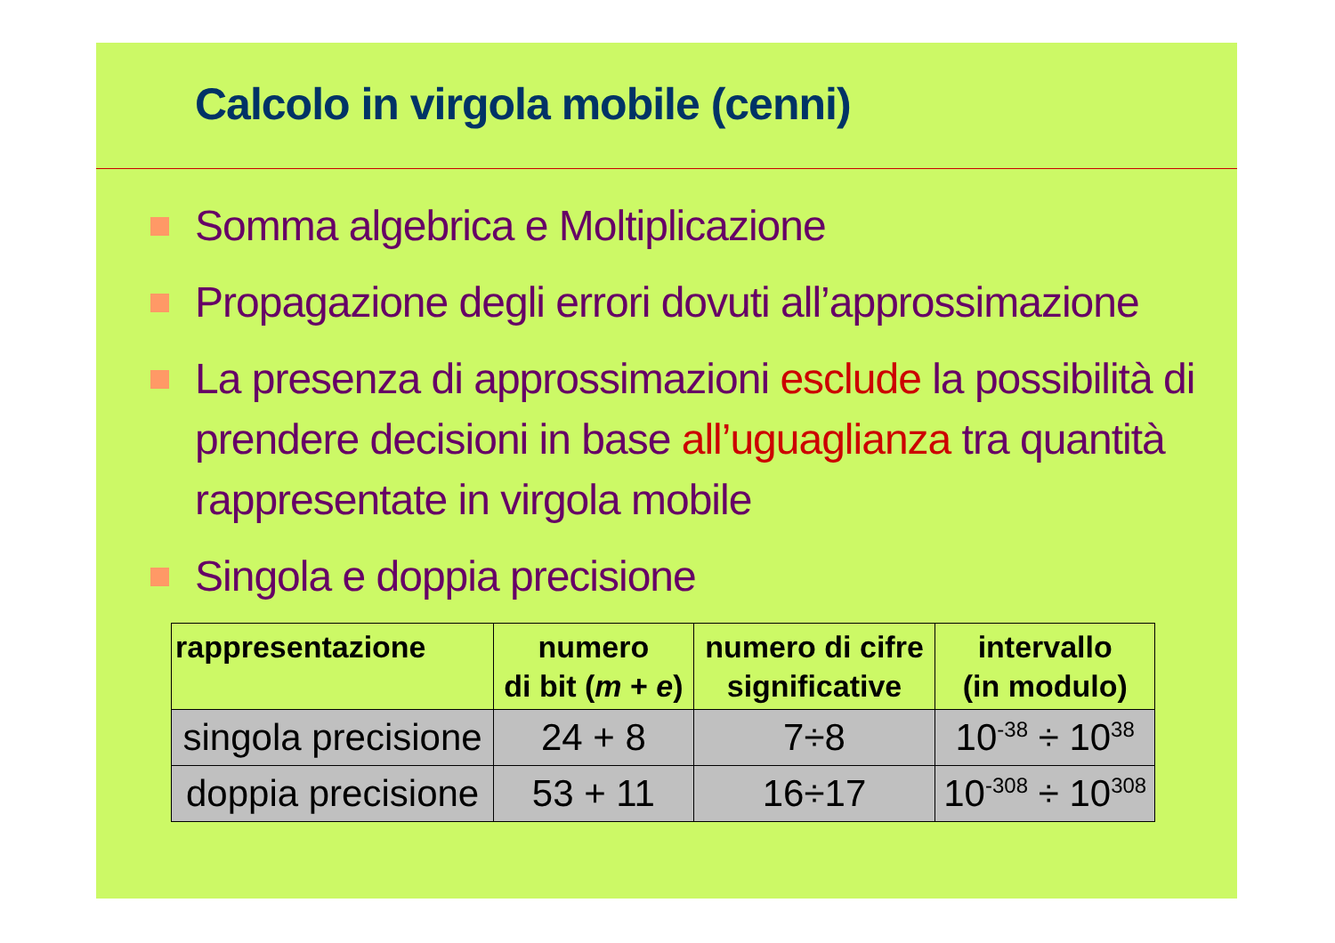Calcolo in virgola mobile (cenni)
Somma algebrica e Moltiplicazione
Propagazione degli errori dovuti all’approssimazione
La presenza di approssimazioni esclude la possibilità di prendere decisioni in base all’uguaglianza tra quantità rappresentate in virgola mobile
Singola e doppia precisione
| rappresentazione | numero di bit ( m + e ) | numero di cifre significative | intervallo (in modulo) |
| --- | --- | --- | --- |
| singola precisione | 24 + 8 | 7÷8 | 10<sup>-38</sup> ÷ 10<sup>38</sup> |
| doppia precisione | 53 + 11 | 16÷17 | 10<sup>-308</sup> ÷ 10<sup>308</sup> |